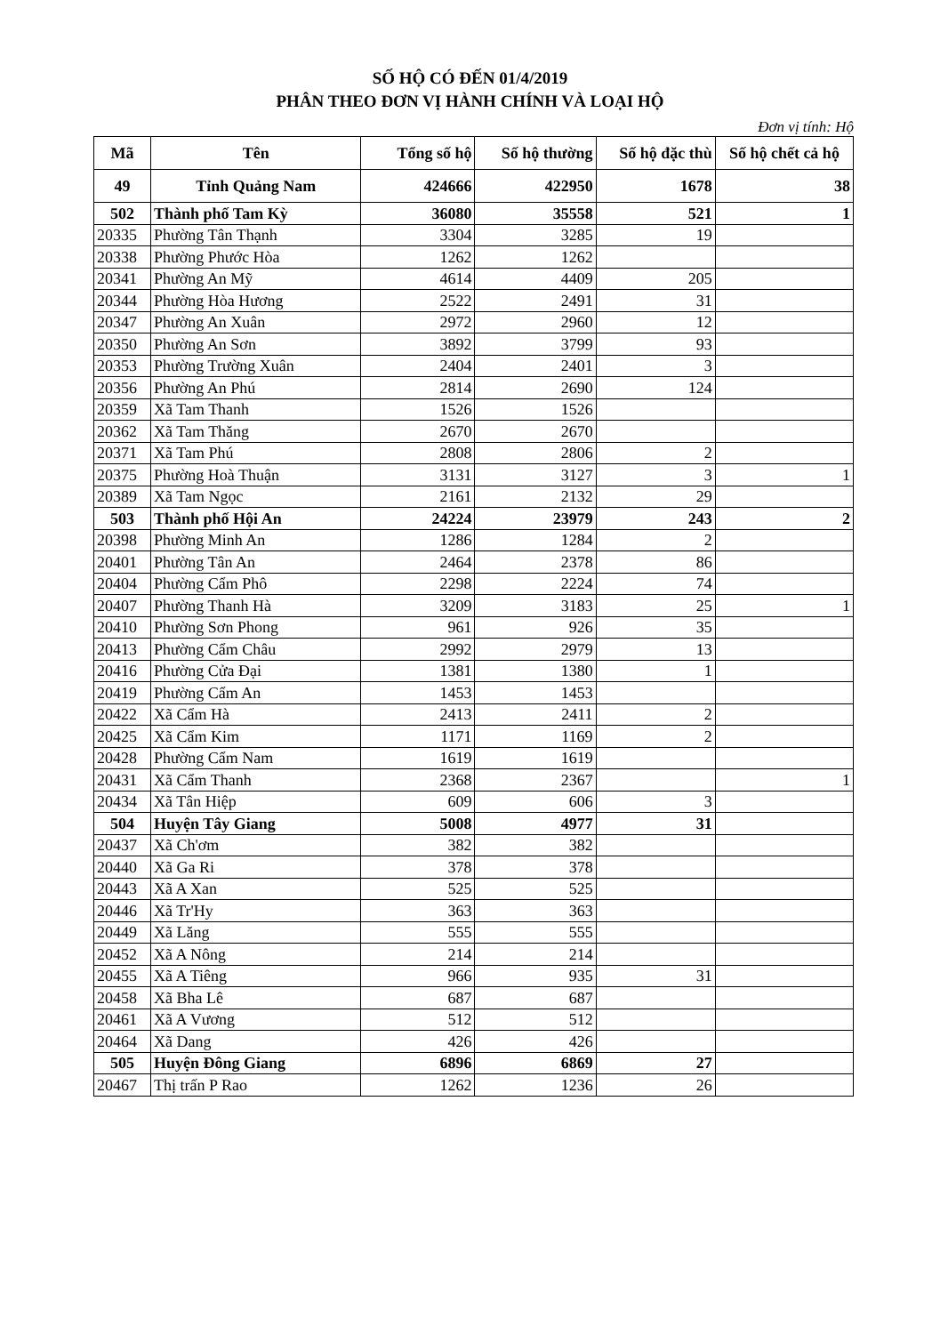SỐ HỘ CÓ ĐẾN 01/4/2019
PHÂN THEO ĐƠN VỊ HÀNH CHÍNH VÀ LOẠI HỘ
Đơn vị tính: Hộ
| Mã | Tên | Tổng số hộ | Số hộ thường | Số hộ đặc thù | Số hộ chết cả hộ |
| --- | --- | --- | --- | --- | --- |
| 49 | Tỉnh Quảng Nam | 424666 | 422950 | 1678 | 38 |
| 502 | Thành phố Tam Kỳ | 36080 | 35558 | 521 | 1 |
| 20335 | Phường Tân Thạnh | 3304 | 3285 | 19 | |
| 20338 | Phường Phước Hòa | 1262 | 1262 | | |
| 20341 | Phường An Mỹ | 4614 | 4409 | 205 | |
| 20344 | Phường Hòa Hương | 2522 | 2491 | 31 | |
| 20347 | Phường An Xuân | 2972 | 2960 | 12 | |
| 20350 | Phường An Sơn | 3892 | 3799 | 93 | |
| 20353 | Phường Trường Xuân | 2404 | 2401 | 3 | |
| 20356 | Phường An Phú | 2814 | 2690 | 124 | |
| 20359 | Xã Tam Thanh | 1526 | 1526 | | |
| 20362 | Xã Tam Thăng | 2670 | 2670 | | |
| 20371 | Xã Tam Phú | 2808 | 2806 | 2 | |
| 20375 | Phường Hoà Thuận | 3131 | 3127 | 3 | 1 |
| 20389 | Xã Tam Ngọc | 2161 | 2132 | 29 | |
| 503 | Thành phố Hội An | 24224 | 23979 | 243 | 2 |
| 20398 | Phường Minh An | 1286 | 1284 | 2 | |
| 20401 | Phường Tân An | 2464 | 2378 | 86 | |
| 20404 | Phường Cẩm Phô | 2298 | 2224 | 74 | |
| 20407 | Phường Thanh Hà | 3209 | 3183 | 25 | 1 |
| 20410 | Phường Sơn Phong | 961 | 926 | 35 | |
| 20413 | Phường Cẩm Châu | 2992 | 2979 | 13 | |
| 20416 | Phường Cửa Đại | 1381 | 1380 | 1 | |
| 20419 | Phường Cẩm An | 1453 | 1453 | | |
| 20422 | Xã Cẩm Hà | 2413 | 2411 | 2 | |
| 20425 | Xã Cẩm Kim | 1171 | 1169 | 2 | |
| 20428 | Phường Cẩm Nam | 1619 | 1619 | | |
| 20431 | Xã Cẩm Thanh | 2368 | 2367 | | 1 |
| 20434 | Xã Tân Hiệp | 609 | 606 | 3 | |
| 504 | Huyện Tây Giang | 5008 | 4977 | 31 | |
| 20437 | Xã Ch'ơm | 382 | 382 | | |
| 20440 | Xã Ga Ri | 378 | 378 | | |
| 20443 | Xã A Xan | 525 | 525 | | |
| 20446 | Xã Tr'Hy | 363 | 363 | | |
| 20449 | Xã Lăng | 555 | 555 | | |
| 20452 | Xã A Nông | 214 | 214 | | |
| 20455 | Xã A Tiêng | 966 | 935 | 31 | |
| 20458 | Xã Bha Lê | 687 | 687 | | |
| 20461 | Xã A Vương | 512 | 512 | | |
| 20464 | Xã Dang | 426 | 426 | | |
| 505 | Huyện Đông Giang | 6896 | 6869 | 27 | |
| 20467 | Thị trấn P Rao | 1262 | 1236 | 26 | |